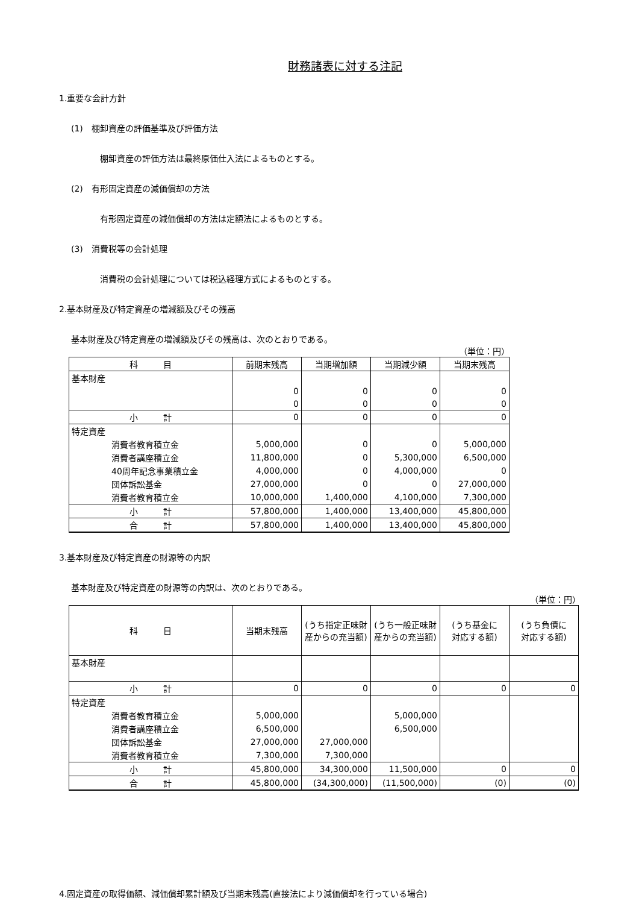財務諸表に対する注記
1.重要な会計方針
(1)　棚卸資産の評価基準及び評価方法
棚卸資産の評価方法は最終原価仕入法によるものとする。
(2)　有形固定資産の減価償却の方法
有形固定資産の減価償却の方法は定額法によるものとする。
(3)　消費税等の会計処理
消費税の会計処理については税込経理方式によるものとする。
2.基本財産及び特定資産の増減額及びその残高
基本財産及び特定資産の増減額及びその残高は、次のとおりである。
（単位：円）
| 科 目 | 前期末残高 | 当期増加額 | 当期減少額 | 当期末残高 |
| --- | --- | --- | --- | --- |
| 基本財産 | | | | |
| | 0 | 0 | 0 | 0 |
| | 0 | 0 | 0 | 0 |
| 小 計 | 0 | 0 | 0 | 0 |
| 特定資産 | | | | |
| 消費者教育積立金 | 5,000,000 | 0 | 0 | 5,000,000 |
| 消費者講座積立金 | 11,800,000 | 0 | 5,300,000 | 6,500,000 |
| 40周年記念事業積立金 | 4,000,000 | 0 | 4,000,000 | 0 |
| 団体訴訟基金 | 27,000,000 | 0 | 0 | 27,000,000 |
| 消費者教育積立金 | 10,000,000 | 1,400,000 | 4,100,000 | 7,300,000 |
| 小 計 | 57,800,000 | 1,400,000 | 13,400,000 | 45,800,000 |
| 合 計 | 57,800,000 | 1,400,000 | 13,400,000 | 45,800,000 |
3.基本財産及び特定資産の財源等の内訳
基本財産及び特定資産の財源等の内訳は、次のとおりである。
（単位：円）
| 科 目 | 当期末残高 | (うち指定正味財 産からの充当額) | (うち一般正味財 産からの充当額) | (うち基金に 対応する額) | (うち負債に 対応する額) |
| --- | --- | --- | --- | --- | --- |
| 基本財産 | | | | | |
| 小 計 | 0 | 0 | 0 | 0 | 0 |
| 特定資産 | | | | | |
| 消費者教育積立金 | 5,000,000 | | 5,000,000 | | |
| 消費者講座積立金 | 6,500,000 | | 6,500,000 | | |
| 団体訴訟基金 | 27,000,000 | 27,000,000 | | | |
| 消費者教育積立金 | 7,300,000 | 7,300,000 | | | |
| 小 計 | 45,800,000 | 34,300,000 | 11,500,000 | 0 | 0 |
| 合 計 | 45,800,000 | (34,300,000) | (11,500,000) | (0) | (0) |
4.固定資産の取得価額、減価償却累計額及び当期末残高(直接法により減価償却を行っている場合)